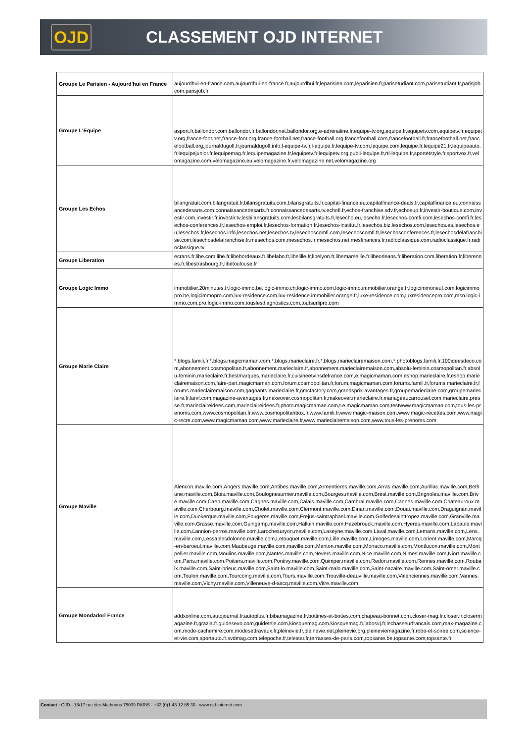OJD
CLASSEMENT OJD INTERNET
| Groupe Le Parisien - Aujourd'hui en France | aujourdhui-en-france.com,aujourdhui-en-france.fr,aujourdhui.fr,leparisien.com,leparisien.fr,parisetudiant.com,parisetudiant.fr,parisjob.com,parisjob.fr |
| Groupe L'Equipe | asport.fr,ballondor.com,ballondor.fr,ballondor.net,ballondor.org,e-adrenaline.fr,equipe-tv.org,equipe.fr,equipetv.com,equipetv.fr,equipetv.org,france-foot.net,france-foot.org,france-football.net,france-football.org,francefootball.com,francefootball.fr,francefootball.net,francefootball.org,journaldugolf.fr,journaldugolf.info,l-equipe-tv.fr,l-equipe.fr,lequipe-tv.com,lequipe.com,lequipe.fr,lequipe21.fr,lequipeauto.fr,lequipejunior.fr,lequipemag.fr,lequipemagazine.fr,lequipetv.fr,lequipetv.org,publi-lequipe.fr,rtl-lequipe.fr,sportetstyle.fr,sportvox.fr,velomagazine.com,velomagazine.eu,velomagazine.fr,velomagazine.net,velomagazine.org |
| Groupe Les Echos | bilangratuit.com,bilangratuit.fr,bilansgratuits.com,bilansgratuits.fr,capital-finance.eu,capitalfinance-deals.fr,capitalfinance.eu,connaissancedesarts.com,connaissancedesarts.fr,connaissancedesarts.tv,echofi.fr,echos-franchise.sdv.fr,echosup.fr,investir-boutique.com,investir.com,investir.fr,investir.tv,lesbilansgratuits.com,lesbilansgratuits.fr,lesecho.eu,lesecho.fr,lesechos-comfi.com,lesechos-comfi.fr,lesechos-conferences.fr,lesechos-emploi.fr,lesechos-formation.fr,lesechos-institut.fr,lesechos.biz,lesechos.com,lesechos.es,lesechos.eu,lesechos.fr,lesechos.info,lesechos.net,lesechos.tv,lesechoscomfi.com,lesechoscomfi.fr,lesechosconferences.fr,lesechosdelafranchise.com,lesechosdelafranchise.fr,mesechos.com,mesechos.fr,mesechos.net,mesfinances.fr,radioclassique.com,radioclassique.fr,radioclassique.tv |
| Groupe Liberation | ecrans.fr,libe.com,libe.fr,libebordeaux.fr,libelabo.fr,libelille.fr,libelyon.fr,libemarseille.fr,libeorleans.fr,liberation.com,liberation.fr,liberennes.fr,libestrasbourg.fr,libetoulouse.fr |
| Groupe Logic Immo | immobilier.20minutes.fr,logic-immo.be,logic-immo.ch,logic-immo.com,logic-immo.immobilier.orange.fr,logicimmoneuf.com,logicimmopro.be,logicimmopro.com,lux-residence.com,lux-residence.immobilier.orange.fr,luxe-residence.com,luxresidencepro.com,msn.logic-immo.com,pro.logic-immo.com,touslesdiagnostics.com,toutsurlipro.com |
| Groupe Marie Claire | *.blogs.famili.fr,*.blogs.magicmaman.com,*.blogs.marieclaire.fr,*.blogs.marieclairemaison.com,*.photoblogs.famili.fr,100ideesdeco.com,abonnement.cosmopolitan.fr,abonnement.marieclaire.fr,abonnement.marieclairemaison.com,absolu-feminin.cosmopolitan.fr,absolu-feminin.marieclaire.fr,bestmarques.marieclaire.fr,cuisineetvinsdefrance.com,e.magicmaman.com,eshop.marieclaire.fr,eshop.marieclairemaison.com,faire-part.magicmaman.com,forum.cosmopolitan.fr,forum.magicmaman.com,forums.famili.fr,forums.marieclaire.fr,forums.marieclairemaison.com,gagnants.marieclaire.fr,gmcfactory.com,grandsprix-avantages.fr,groupemarieclaire.com,groupemarieclaire.fr,larvf.com,magazine-avantages.fr,makeover.cosmopolitan.fr,makeover.marieclaire.fr,mariageaucarrousel.com,marieclaire.presse.fr,marieclaireidees.com,marieclaireidees.fr,photo.magicmaman.com,t.e.magicmaman.com,testwww.magicmaman.com,tous-les-prenoms.com,www.cosmopolitan.fr,www.cosmopolitanbox.fr,www.famili.fr,www.magic-maison.com,www.magic-recettes.com,www.magic-recre.com,www.magicmaman.com,www.marieclaire.fr,www.marieclairemaison.com,www.tous-les-prenoms.com |
| Groupe Maville | Alencon.maville.com,Angers.maville.com,Antibes.maville.com,Armentieres.maville.com,Arras.maville.com,Aurillac.maville.com,Bethune.maville.com,Blois.maville.com,Boulognesurmer.maville.com,Bourges.maville.com,Brest.maville.com,Brignoles.maville.com,Brive.maville.com,Caen.maville.com,Cagnes.maville.com,Calais.maville.com,Cambrai.maville.com,Cannes.maville.com,Chateauroux.maville.com,Cherbourg.maville.com,Cholet.maville.com,Clermont.maville.com,Dinan.maville.com,Douai.maville.com,Draguignan.maville.com,Dunkerque.maville.com,Fougeres.maville.com,Frejus-saintraphael.maville.com,Golfedesainttropez.maville.com,Granville.maville.com,Grasse.maville.com,Guingamp.maville.com,Halluin.maville.com,Hazebrouck.maville.com,Hyeres.maville.com,Labaule.maville.com,Lannion-perros.maville.com,Larochesuryon.maville.com,Laseyne.maville.com,Laval.maville.com,Lemans.maville.com,Lens.maville.com,Lessablesdolonne.maville.com,Letouquet.maville.com,Lille.maville.com,Limoges.maville.com,Lorient.maville.com,Marcq-en-baroeul.maville.com,Maubeuge.maville.com,maville.com,Menton.maville.com,Monaco.maville.com,Montlucon.maville.com,Montpellier.maville.com,Moulins.maville.com,Nantes.maville.com,Nevers.maville.com,Nice.maville.com,Nimes.maville.com,Niort.maville.com,Paris.maville.com,Poitiers.maville.com,Pontivy.maville.com,Quimper.maville.com,Redon.maville.com,Rennes.maville.com,Roubaix.maville.com,Saint-brieuc.maville.com,Saint-lo.maville.com,Saint-malo.maville.com,Saint-nazaire.maville.com,Saint-omer.maville.com,Toulon.maville.com,Tourcoing.maville.com,Tours.maville.com,Trouville-deauville.maville.com,Valenciennes.maville.com,Vannes.maville.com,Vichy.maville.com,Villeneuve-d-ascq.maville.com,Vitre.maville.com |
| Groupe Mondadori France | addxonline.com,autojournal.fr,autoplus.fr,bibamagazine.fr,bottines-et-bottes.com,chapeau-bonnet.com,closer-mag.fr,closer.fr,closermagazine.fr,grazia.fr,guidesexo.com,guidetele.com,kiosquemag.com,kiosquemag.fr,labosvj.fr,lechasseurfrancais.com,max-magazine.com,mode-cachemire.com,modesettravaux.fr,pleinevie.fr,pleinevie.net,pleinevie.org,pleineviemagazine.fr,robe-et-soiree.com,science-et-vie.com,sportauto.fr,svdmag.com,telepoche.fr,telestar.fr,terrasses-de-paris.com,topsante.be,topsante.com,topsante.fr |
Contact : OJD - 15/17 rue des Mathurins 75009 PARIS - +33 (0)1 43 12 85 30 - www.ojd-internet.com